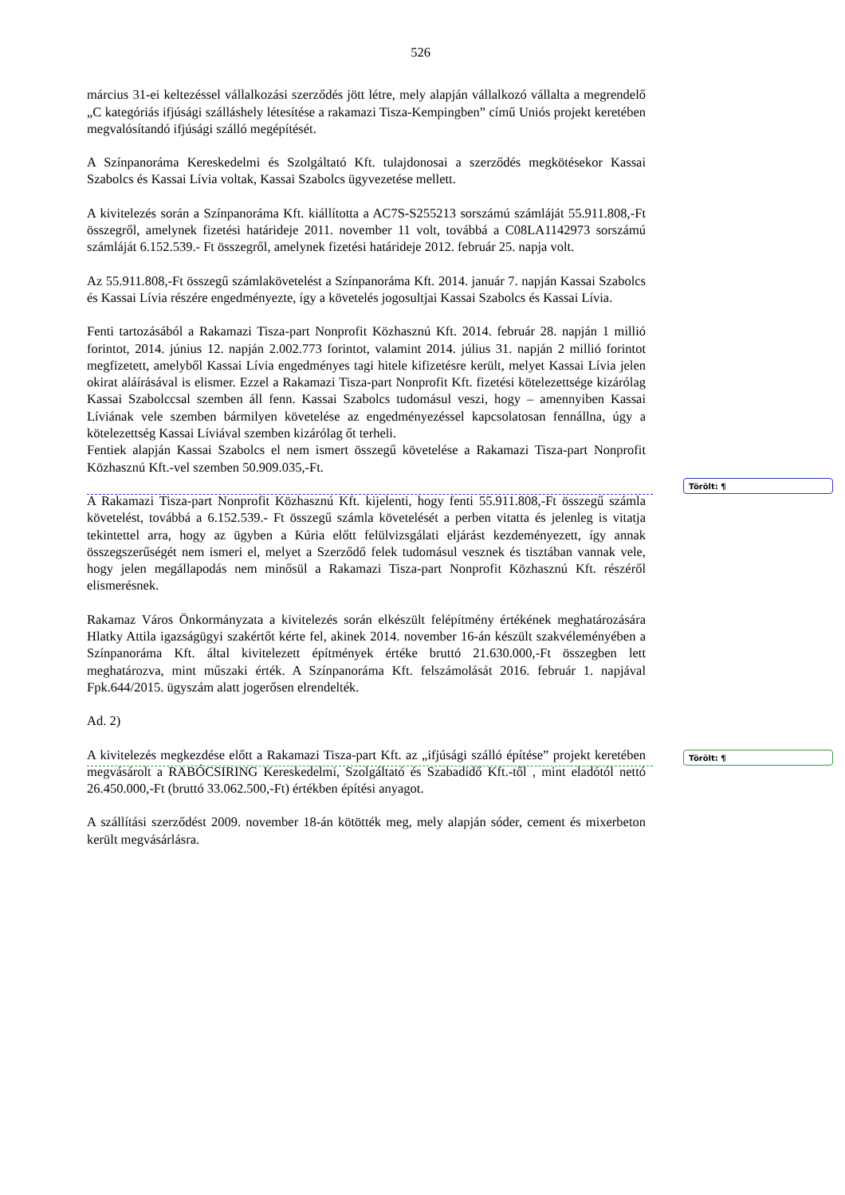526
március 31-ei keltezéssel vállalkozási szerződés jött létre, mely alapján vállalkozó vállalta a megrendelő „C kategóriás ifjúsági szálláshely létesítése a rakamazi Tisza-Kempingben” című Uniós projekt keretében megvalósítandó ifjúsági szálló megépítését.
A Színpanoráma Kereskedelmi és Szolgáltató Kft. tulajdonosai a szerződés megkötésekor Kassai Szabolcs és Kassai Lívia voltak, Kassai Szabolcs ügyvezetése mellett.
A kivitelezés során a Színpanoráma Kft. kiállította a AC7S-S255213 sorszámú számláját 55.911.808,-Ft összegről, amelynek fizetési határideje 2011. november 11 volt, továbbá a C08LA1142973 sorszámú számláját 6.152.539.- Ft összegről, amelynek fizetési határideje 2012. február 25. napja volt.
Az 55.911.808,-Ft összegű számlakövetelést a Színpanoráma Kft. 2014. január 7. napján Kassai Szabolcs és Kassai Lívia részére engedményezte, így a követelés jogosultjai Kassai Szabolcs és Kassai Lívia.
Fenti tartozásából a Rakamazi Tisza-part Nonprofit Közhasznú Kft. 2014. február 28. napján 1 millió forintot, 2014. június 12. napján 2.002.773 forintot, valamint 2014. július 31. napján 2 millió forintot megfizetett, amelyből Kassai Lívia engedményes tagi hitele kifizetésre került, melyet Kassai Lívia jelen okirat aláírásával is elismer. Ezzel a Rakamazi Tisza-part Nonprofit Kft. fizetési kötelezettsége kizárólag Kassai Szabolccsal szemben áll fenn. Kassai Szabolcs tudomásul veszi, hogy – amennyiben Kassai Líviának vele szemben bármilyen követelése az engedményezéssel kapcsolatosan fennállna, úgy a kötelezettség Kassai Líviával szemben kizárólag őt terheli.
Fentiek alapján Kassai Szabolcs el nem ismert összegű követelése a Rakamazi Tisza-part Nonprofit Közhasznú Kft.-vel szemben 50.909.035,-Ft.
A Rakamazi Tisza-part Nonprofit Közhasznú Kft. kijelenti, hogy fenti 55.911.808,-Ft összegű számla követelést, továbbá a 6.152.539.- Ft összegű számla követelését a perben vitatta és jelenleg is vitatja tekintettel arra, hogy az ügyben a Kúria előtt felülvizsgálati eljárást kezdeményezett, így annak összegszerűségét nem ismeri el, melyet a Szerződő felek tudomásul vesznek és tisztában vannak vele, hogy jelen megállapodás nem minősül a Rakamazi Tisza-part Nonprofit Közhasznú Kft. részéről elismerésnek.
Rakamaz Város Önkormányzata a kivitelezés során elkészült felépítmény értékének meghatározására Hlatky Attila igazságügyi szakértőt kérte fel, akinek 2014. november 16-án készült szakvéleményében a Színpanoráma Kft. által kivitelezett építmények értéke bruttó 21.630.000,-Ft összegben lett meghatározva, mint műszaki érték. A Színpanoráma Kft. felszámolását 2016. február 1. napjával Fpk.644/2015. ügyszám alatt jogerősen elrendelték.
Ad. 2)
A kivitelezés megkezdése előtt a Rakamazi Tisza-part Kft. az „ifjúsági szálló építése” projekt keretében megvásárolt a RABÓCSIRING Kereskedelmi, Szolgáltató és Szabadidő Kft.-től , mint eladótól nettó 26.450.000,-Ft (bruttó 33.062.500,-Ft) értékben építési anyagot.
A szállítási szerződést 2009. november 18-án kötötték meg, mely alapján sóder, cement és mixerbeton került megvásárlásra.
Törölt: ¶
Törölt: ¶